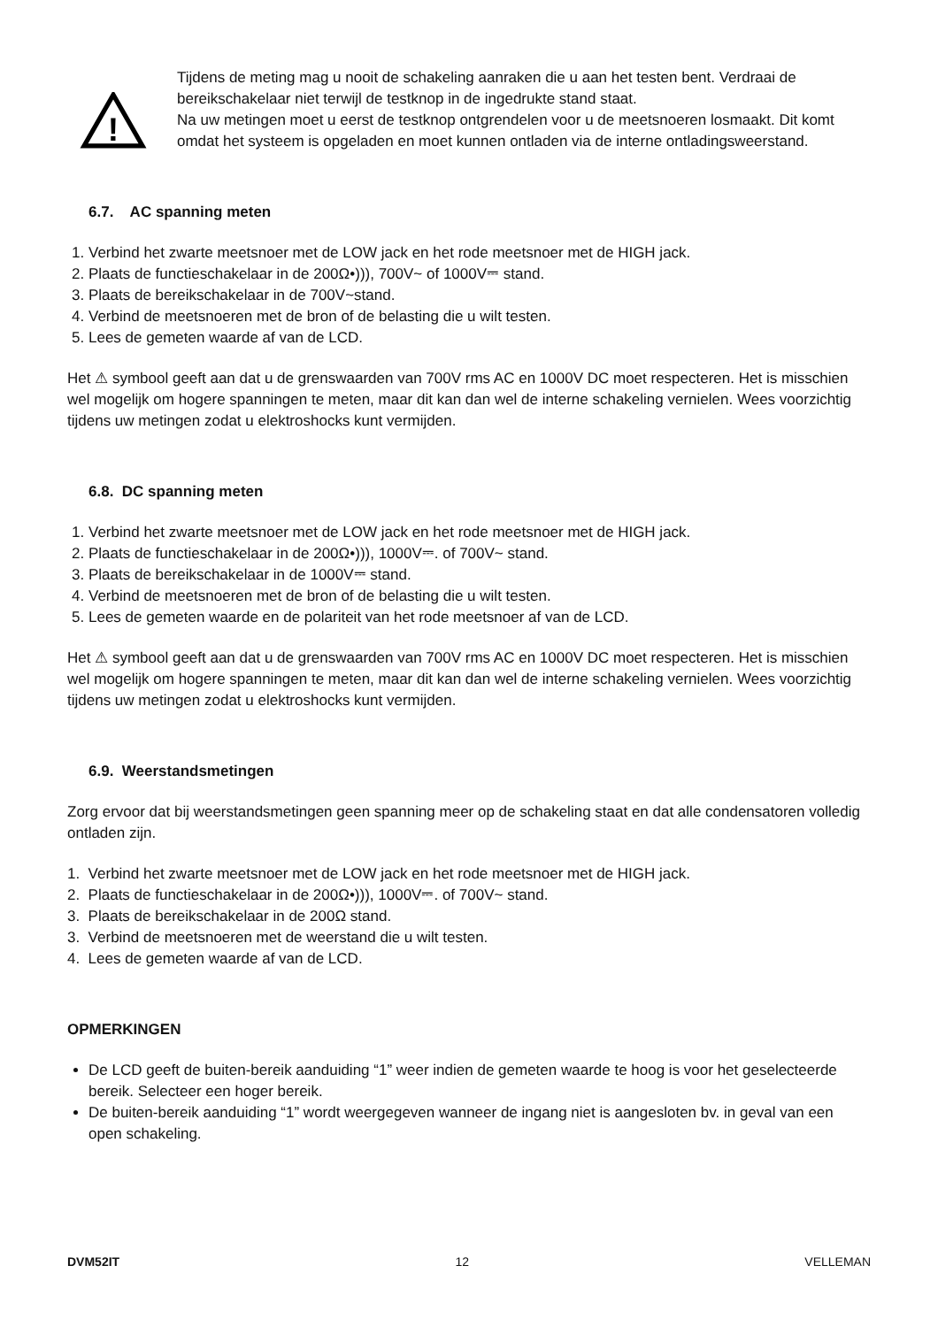!
Tijdens de meting mag u nooit de schakeling aanraken die u aan het testen bent. Verdraai de bereikschakelaar niet terwijl de testknop in de ingedrukte stand staat.
Na uw metingen moet u eerst de testknop ontgrendelen voor u de meetsnoeren losmaakt. Dit komt omdat het systeem is opgeladen en moet kunnen ontladen via de interne ontladingsweerstand.
6.7. AC spanning meten
1. Verbind het zwarte meetsnoer met de LOW jack en het rode meetsnoer met de HIGH jack.
2. Plaats de functieschakelaar in de 200Ω•))), 700V~ of 1000V⎓ stand.
3. Plaats de bereikschakelaar in de 700V~stand.
4. Verbind de meetsnoeren met de bron of de belasting die u wilt testen.
5. Lees de gemeten waarde af van de LCD.
Het ⚠ symbool geeft aan dat u de grenswaarden van 700V rms AC en 1000V DC moet respecteren. Het is misschien wel mogelijk om hogere spanningen te meten, maar dit kan dan wel de interne schakeling vernielen. Wees voorzichtig tijdens uw metingen zodat u elektroshocks kunt vermijden.
6.8. DC spanning meten
1. Verbind het zwarte meetsnoer met de LOW jack en het rode meetsnoer met de HIGH jack.
2. Plaats de functieschakelaar in de 200Ω•))), 1000V⎓. of 700V~ stand.
3. Plaats de bereikschakelaar in de 1000V⎓ stand.
4. Verbind de meetsnoeren met de bron of de belasting die u wilt testen.
5. Lees de gemeten waarde en de polariteit van het rode meetsnoer af van de LCD.
Het ⚠ symbool geeft aan dat u de grenswaarden van 700V rms AC en 1000V DC moet respecteren. Het is misschien wel mogelijk om hogere spanningen te meten, maar dit kan dan wel de interne schakeling vernielen. Wees voorzichtig tijdens uw metingen zodat u elektroshocks kunt vermijden.
6.9. Weerstandsmetingen
Zorg ervoor dat bij weerstandsmetingen geen spanning meer op de schakeling staat en dat alle condensatoren volledig ontladen zijn.
1. Verbind het zwarte meetsnoer met de LOW jack en het rode meetsnoer met de HIGH jack.
2. Plaats de functieschakelaar in de 200Ω•))), 1000V⎓. of 700V~ stand.
3. Plaats de bereikschakelaar in de 200Ω stand.
3. Verbind de meetsnoeren met de weerstand die u wilt testen.
4. Lees de gemeten waarde af van de LCD.
OPMERKINGEN
De LCD geeft de buiten-bereik aanduiding “1” weer indien de gemeten waarde te hoog is voor het geselecteerde bereik. Selecteer een hoger bereik.
De buiten-bereik aanduiding “1” wordt weergegeven wanneer de ingang niet is aangesloten bv. in geval van een open schakeling.
DVM52IT 12 VELLEMAN